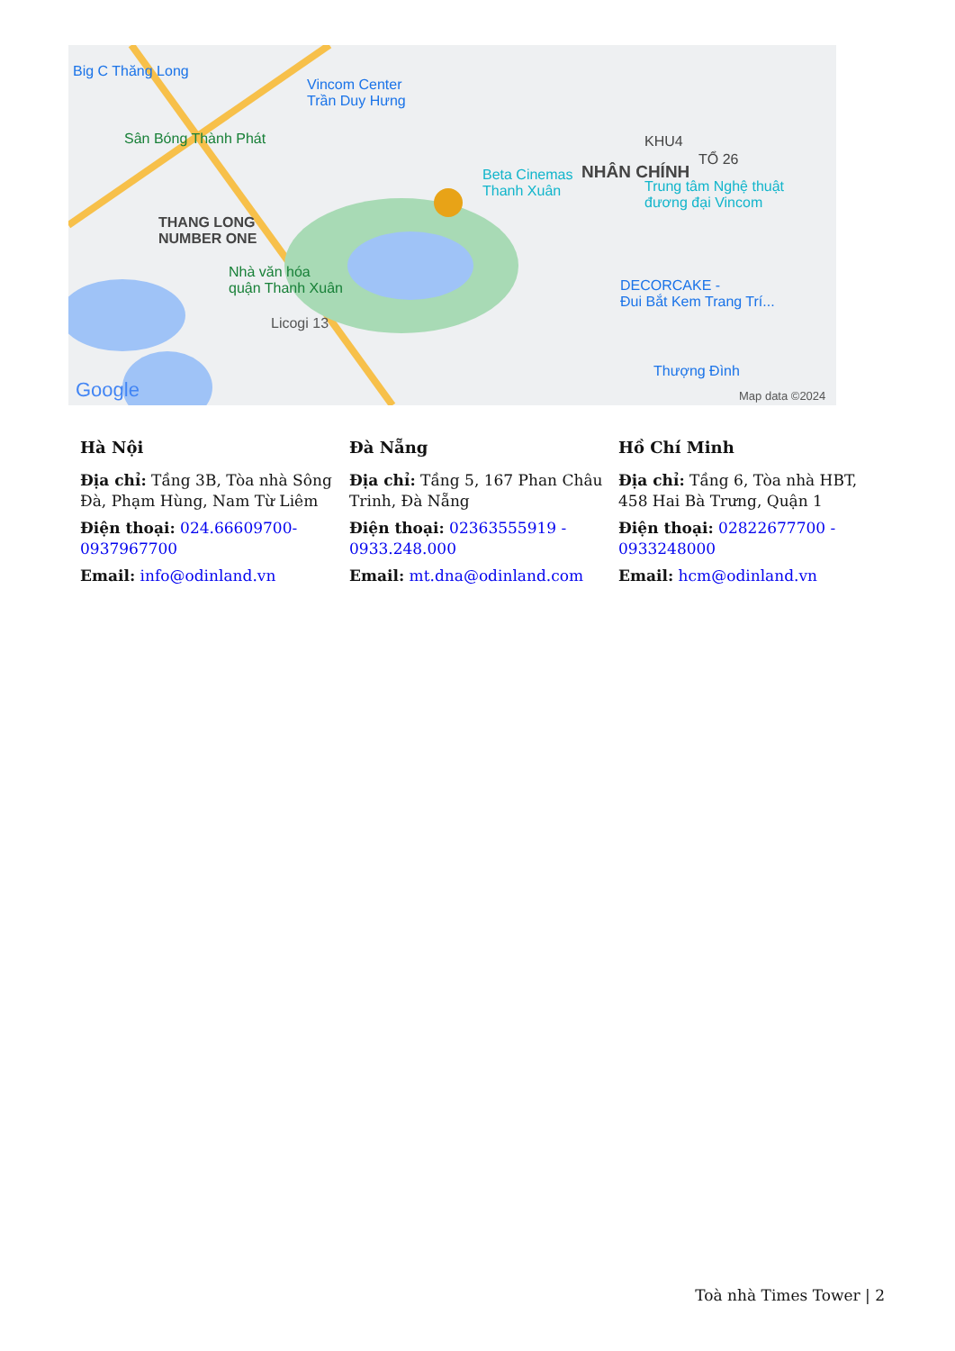Big C Thăng Long
Vincom Center
Trần Duy Hưng
Sân Bóng Thành Phát
Beta Cinemas
Thanh Xuân
NHÂN CHÍNH
KHU4
TỔ 26
Trung tâm Nghệ thuật
đương đại Vincom
THANG LONG
NUMBER ONE
Nhà văn hóa
quận Thanh Xuân
Licogi 13
DECORCAKE -
Đui Bắt Kem Trang Trí...
Thượng Đình
Google Map data ©2024
Hà Nội
Địa chỉ: Tầng 3B, Tòa nhà Sông Đà, Phạm Hùng, Nam Từ Liêm
Điện thoại: 024.66609700-0937967700
Email: info@odinland.vn
Đà Nẵng
Địa chỉ: Tầng 5, 167 Phan Châu Trinh, Đà Nẵng
Điện thoại: 02363555919 - 0933.248.000
Email: mt.dna@odinland.com
Hồ Chí Minh
Địa chỉ: Tầng 6, Tòa nhà HBT, 458 Hai Bà Trưng, Quận 1
Điện thoại: 02822677700 - 0933248000
Email: hcm@odinland.vn
Toà nhà Times Tower | 2